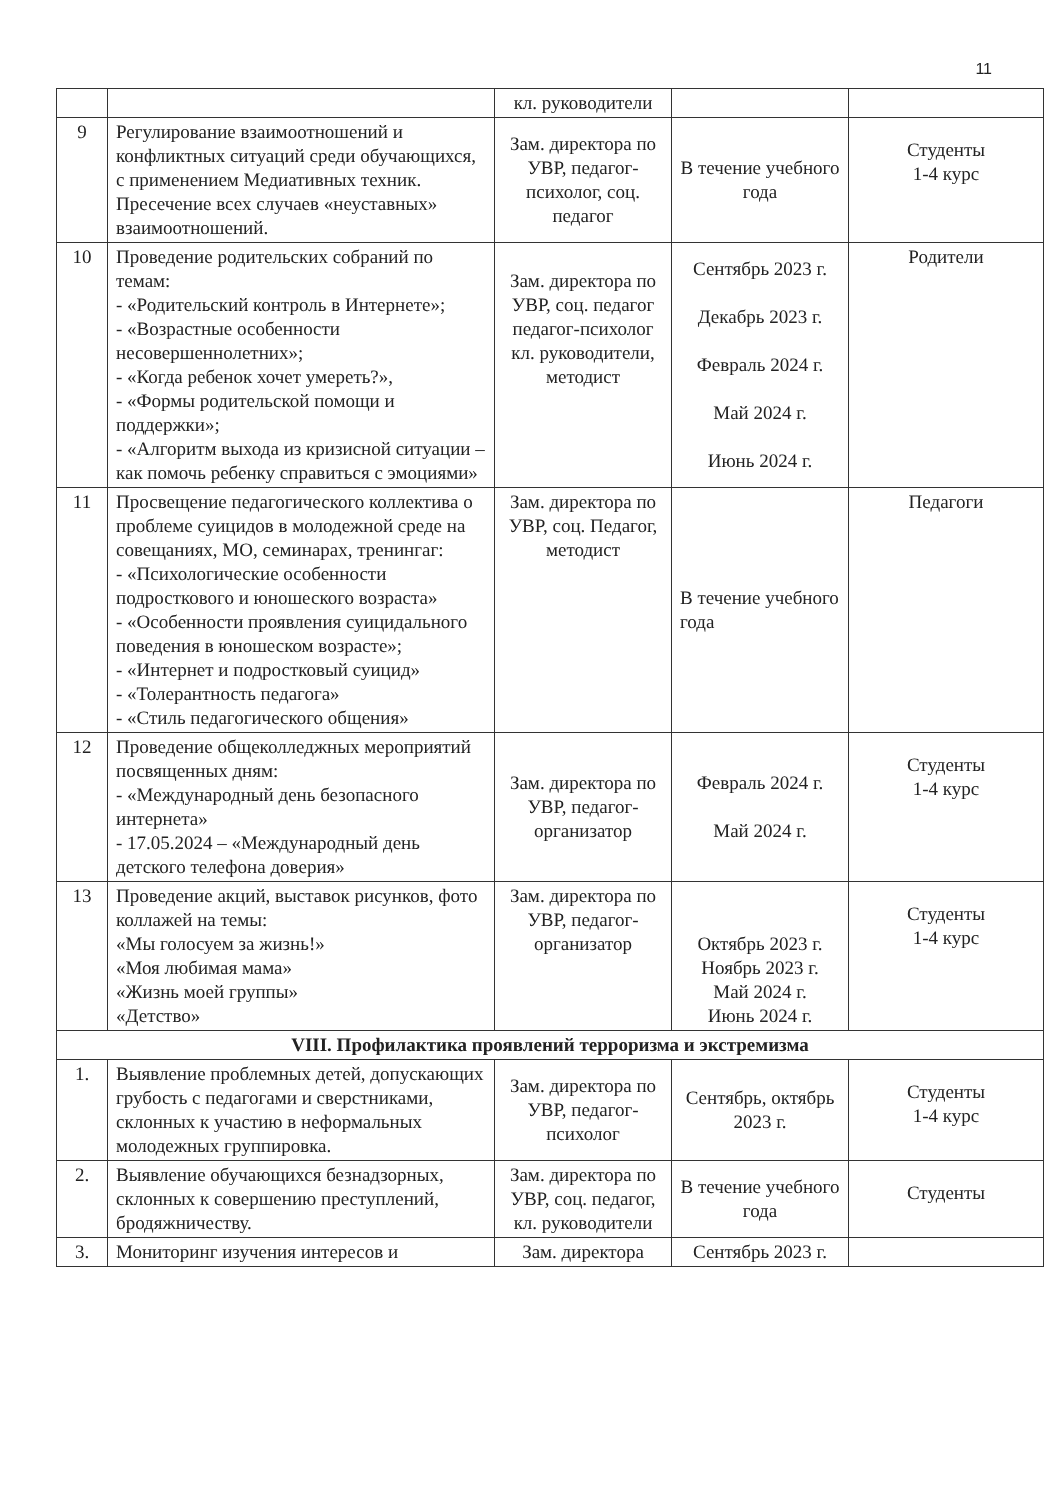11
| | | кл. руководители | | |
| 9 | Регулирование взаимоотношений и конфликтных ситуаций среди обучающихся, с применением Медиативных техник. Пресечение всех случаев «неуставных» взаимоотношений. | Зам. директора по УВР, педагог-психолог, соц. педагог | В течение учебного года | Студенты 1-4 курс |
| 10 | Проведение родительских собраний по темам: - «Родительский контроль в Интернете»; - «Возрастные особенности несовершеннолетних»; - «Когда ребенок хочет умереть?», - «Формы родительской помощи и поддержки»; - «Алгоритм выхода из кризисной ситуации – как помочь ребенку справиться с эмоциями» | Зам. директора по УВР, соц. педагог педагог-психолог кл. руководители, методист | Сентябрь 2023 г. Декабрь 2023 г. Февраль 2024 г. Май 2024 г. Июнь 2024 г. | Родители |
| 11 | Просвещение педагогического коллектива о проблеме суицидов в молодежной среде на совещаниях, МО, семинарах, тренингаг: - «Психологические особенности подросткового и юношеского возраста» - «Особенности проявления суицидального поведения в юношеском возрасте»; - «Интернет и подростковый суицид» - «Толерантность педагога» - «Стиль педагогического общения» | Зам. директора по УВР, соц. Педагог, методист | В течение учебного года | Педагоги |
| 12 | Проведение общеколледжных мероприятий посвященных дням: - «Международный день безопасного интернета» - 17.05.2024 – «Международный день детского телефона доверия» | Зам. директора по УВР, педагог-организатор | Февраль 2024 г. Май 2024 г. | Студенты 1-4 курс |
| 13 | Проведение акций, выставок рисунков, фото коллажей на темы: «Мы голосуем за жизнь!» «Моя любимая мама» «Жизнь моей группы» «Детство» | Зам. директора по УВР, педагог-организатор | Октябрь 2023 г. Ноябрь 2023 г. Май 2024 г. Июнь 2024 г. | Студенты 1-4 курс |
| VIII. Профилактика проявлений терроризма и экстремизма | | | | |
| 1. | Выявление проблемных детей, допускающих грубость с педагогами и сверстниками, склонных к участию в неформальных молодежных группировка. | Зам. директора по УВР, педагог-психолог | Сентябрь, октябрь 2023 г. | Студенты 1-4 курс |
| 2. | Выявление обучающихся безнадзорных, склонных к совершению преступлений, бродяжничеству. | Зам. директора по УВР, соц. педагог, кл. руководители | В течение учебного года | Студенты |
| 3. | Мониторинг изучения интересов и | Зам. директора | Сентябрь 2023 г. | |